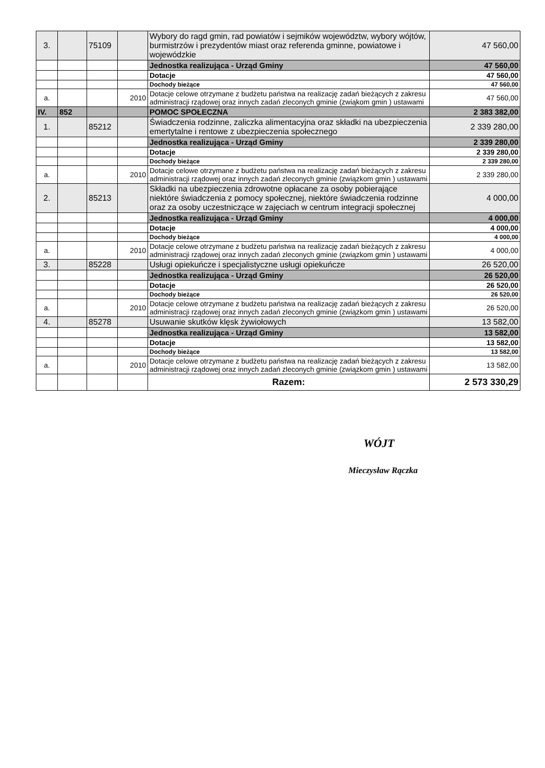| 3. | | 75109 | | Wybory do ragd gmin, rad powiatów i sejmików województw, wybory wójtów, burmistrzów i prezydentów miast oraz referenda gminne, powiatowe i wojewódzkie | 47 560,00 |
| | | | | Jednostka realizująca - Urząd Gminy | 47 560,00 |
| | | | | Dotacje | 47 560,00 |
| | | | | Dochody bieżące | 47 560,00 |
| a. | | | 2010 | Dotacje celowe otrzymane z budżetu państwa na realizację zadań bieżących z zakresu administracji rządowej oraz innych zadań zleconych gminie (zwiąkom gmin ) ustawami | 47 560,00 |
| IV. | 852 | | | POMOC SPOŁECZNA | 2 383 382,00 |
| 1. | | 85212 | | Świadczenia rodzinne, zaliczka alimentacyjna oraz składki na ubezpieczenia emertytalne i rentowe z ubezpieczenia społecznego | 2 339 280,00 |
| | | | | Jednostka realizująca - Urząd Gminy | 2 339 280,00 |
| | | | | Dotacje | 2 339 280,00 |
| | | | | Dochody bieżące | 2 339 280,00 |
| a. | | | 2010 | Dotacje celowe otrzymane z budżetu państwa na realizację zadań bieżących z zakresu administracji rządowej oraz innych zadań zleconych gminie (związkom gmin ) ustawami | 2 339 280,00 |
| 2. | | 85213 | | Składki na ubezpieczenia zdrowotne opłacane za osoby pobierające niektóre świadczenia z pomocy społecznej, niektóre świadczenia rodzinne oraz za osoby uczestniczące w zajęciach w centrum integracji społecznej | 4 000,00 |
| | | | | Jednostka realizująca - Urząd Gminy | 4 000,00 |
| | | | | Dotacje | 4 000,00 |
| | | | | Dochody bieżące | 4 000,00 |
| a. | | | 2010 | Dotacje celowe otrzymane z budżetu państwa na realizację zadań bieżących z zakresu administracji rządowej oraz innych zadań zleconych gminie (związkom gmin ) ustawami | 4 000,00 |
| 3. | | 85228 | | Usługi opiekuńcze i specjalistyczne usługi opiekuńcze | 26 520,00 |
| | | | | Jednostka realizująca - Urząd Gminy | 26 520,00 |
| | | | | Dotacje | 26 520,00 |
| | | | | Dochody bieżące | 26 520,00 |
| a. | | | 2010 | Dotacje celowe otrzymane z budżetu państwa na realizację zadań bieżących z zakresu administracji rządowej oraz innych zadań zleconych gminie (związkom gmin ) ustawami | 26 520,00 |
| 4. | | 85278 | | Usuwanie skutków klęsk żywiołowych | 13 582,00 |
| | | | | Jednostka realizująca - Urząd Gminy | 13 582,00 |
| | | | | Dotacje | 13 582,00 |
| | | | | Dochody bieżące | 13 582,00 |
| a. | | | 2010 | Dotacje celowe otrzymane z budżetu państwa na realizację zadań bieżących z zakresu administracji rządowej oraz innych zadań zleconych gminie (związkom gmin ) ustawami | 13 582,00 |
| | | | | Razem: | 2 573 330,29 |
WÓJT
Mieczysław Rączka